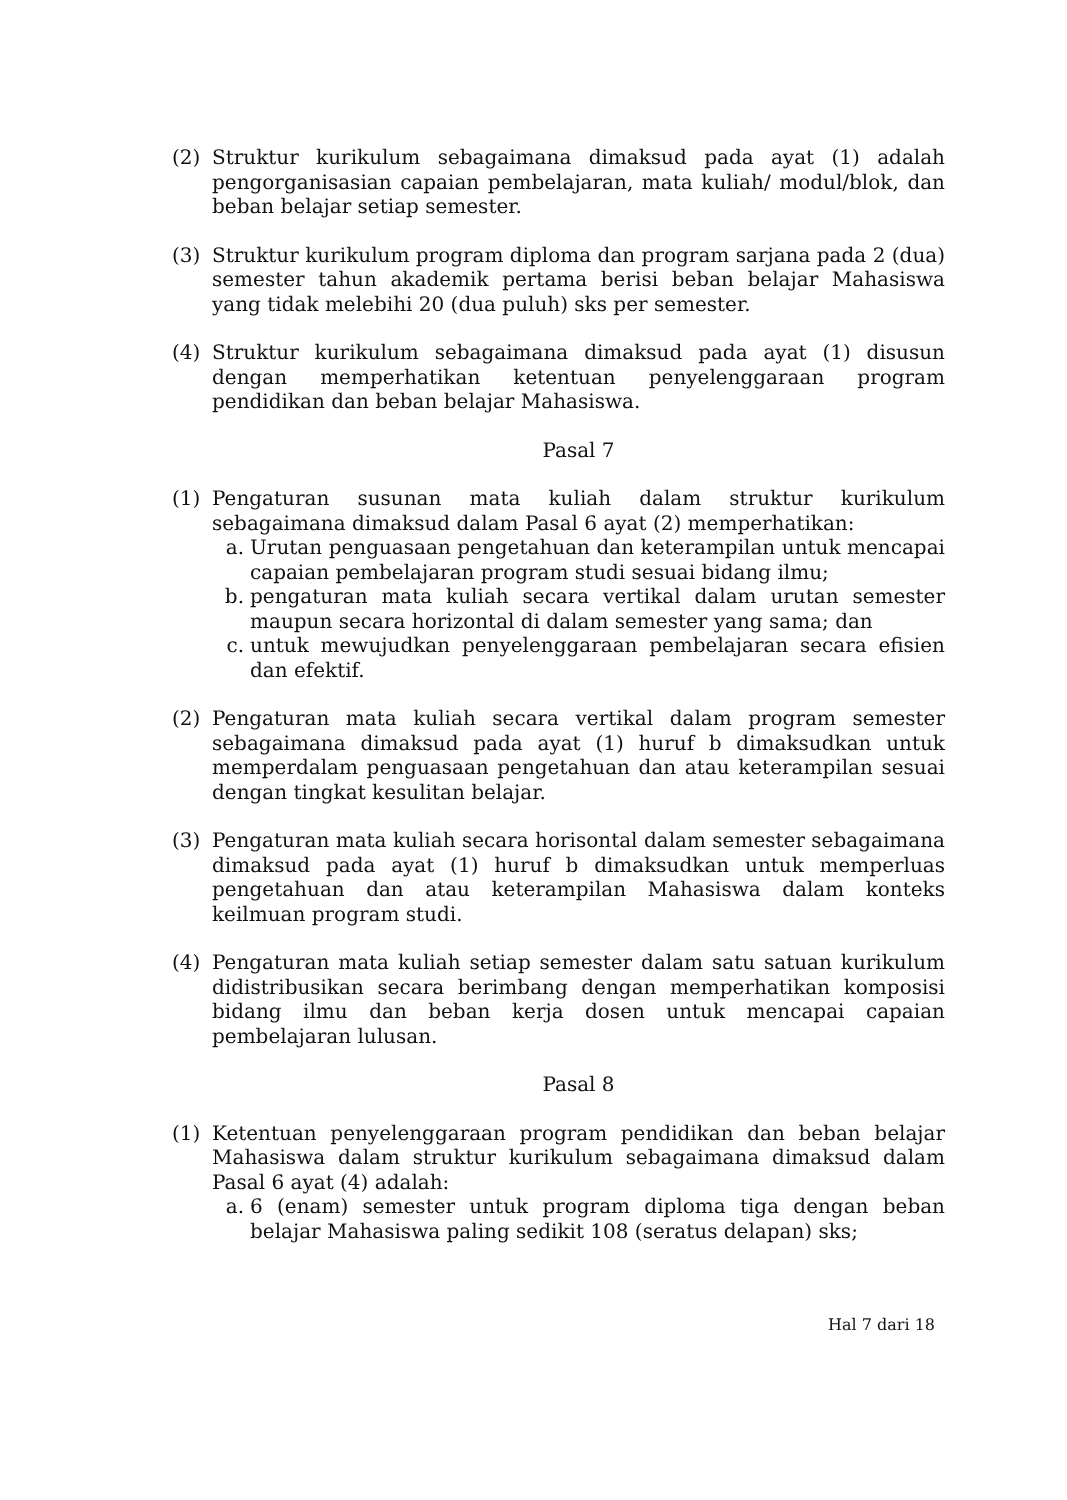(2) Struktur kurikulum sebagaimana dimaksud pada ayat (1) adalah pengorganisasian capaian pembelajaran, mata kuliah/ modul/blok, dan beban belajar setiap semester.
(3) Struktur kurikulum program diploma dan program sarjana pada 2 (dua) semester tahun akademik pertama berisi beban belajar Mahasiswa yang tidak melebihi 20 (dua puluh) sks per semester.
(4) Struktur kurikulum sebagaimana dimaksud pada ayat (1) disusun dengan memperhatikan ketentuan penyelenggaraan program pendidikan dan beban belajar Mahasiswa.
Pasal 7
(1) Pengaturan susunan mata kuliah dalam struktur kurikulum sebagaimana dimaksud dalam Pasal 6 ayat (2) memperhatikan:
a. Urutan penguasaan pengetahuan dan keterampilan untuk mencapai capaian pembelajaran program studi sesuai bidang ilmu;
b. pengaturan mata kuliah secara vertikal dalam urutan semester maupun secara horizontal di dalam semester yang sama; dan
c. untuk mewujudkan penyelenggaraan pembelajaran secara efisien dan efektif.
(2) Pengaturan mata kuliah secara vertikal dalam program semester sebagaimana dimaksud pada ayat (1) huruf b dimaksudkan untuk memperdalam penguasaan pengetahuan dan atau keterampilan sesuai dengan tingkat kesulitan belajar.
(3) Pengaturan mata kuliah secara horisontal dalam semester sebagaimana dimaksud pada ayat (1) huruf b dimaksudkan untuk memperluas pengetahuan dan atau keterampilan Mahasiswa dalam konteks keilmuan program studi.
(4) Pengaturan mata kuliah setiap semester dalam satu satuan kurikulum didistribusikan secara berimbang dengan memperhatikan komposisi bidang ilmu dan beban kerja dosen untuk mencapai capaian pembelajaran lulusan.
Pasal 8
(1) Ketentuan penyelenggaraan program pendidikan dan beban belajar Mahasiswa dalam struktur kurikulum sebagaimana dimaksud dalam Pasal 6 ayat (4) adalah:
a. 6 (enam) semester untuk program diploma tiga dengan beban belajar Mahasiswa paling sedikit 108 (seratus delapan) sks;
Hal 7 dari 18